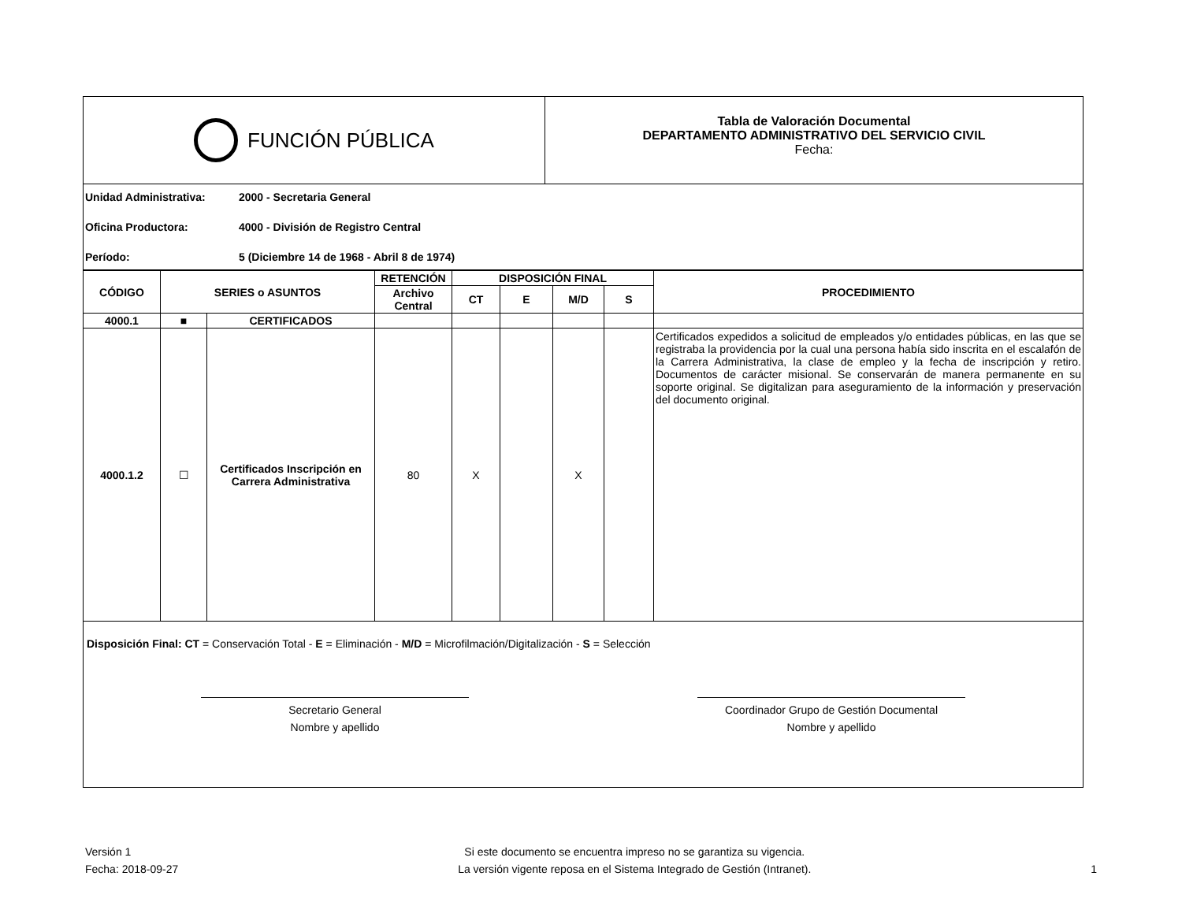FUNCIÓN PÚBLICA
Tabla de Valoración Documental
DEPARTAMENTO ADMINISTRATIVO DEL SERVICIO CIVIL
Fecha:
Unidad Administrativa: 2000 - Secretaria General
Oficina Productora: 4000 - División de Registro Central
Período: 5 (Diciembre 14 de 1968 - Abril 8 de 1974)
| CÓDIGO | SERIES o ASUNTOS | | RETENCIÓN | DISPOSICIÓN FINAL | | | | PROCEDIMIENTO |
| --- | --- | --- | --- | --- | --- | --- | --- | --- |
| | | | Archivo Central | CT | E | M/D | S | |
| 4000.1 | ■ | CERTIFICADOS | | | | | | |
| 4000.1.2 | ☐ | Certificados Inscripción en Carrera Administrativa | 80 | X | | X | | Certificados expedidos a solicitud de empleados y/o entidades públicas, en las que se registraba la providencia por la cual una persona había sido inscrita en el escalafón de la Carrera Administrativa, la clase de empleo y la fecha de inscripción y retiro. Documentos de carácter misional. Se conservarán de manera permanente en su soporte original. Se digitalizan para aseguramiento de la información y preservación del documento original. |
Disposición Final: CT = Conservación Total - E = Eliminación - M/D = Microfilmación/Digitalización - S = Selección
Secretario General
Nombre y apellido
Coordinador Grupo de Gestión Documental
Nombre y apellido
Versión 1
Fecha: 2018-09-27
Si este documento se encuentra impreso no se garantiza su vigencia.
La versión vigente reposa en el Sistema Integrado de Gestión (Intranet).
1